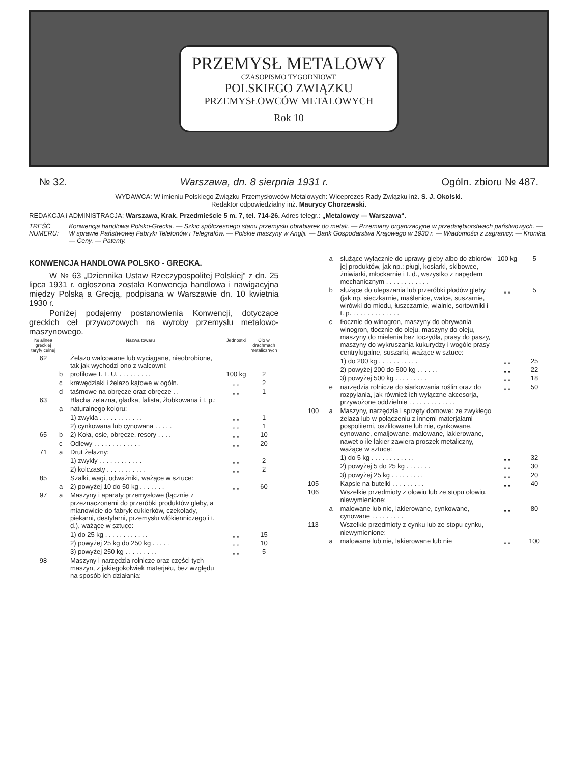PRZEMYSŁ METALOWY
CZASOPISMO TYGODNIOWE
POLSKIEGO ZWIĄZKU
PRZEMYSŁOWCÓW METALOWYCH
Rok 10
№ 32. Warszawa, dn. 8 sierpnia 1931 r. Ogóln. zbioru № 487.
WYDAWCA: W imieniu Polskiego Związku Przemysłowców Metalowych: Wiceprezes Rady Związku inż. S. J. Okolski.
Redaktor odpowiedzialny inż. Maurycy Chorzewski.
REDAKCJA i ADMINISTRACJA: Warszawa, Krak. Przedmieście 5 m. 7, tel. 714-26. Adres telegr.: „Metalowcy — Warszawa“.
TREŚĆ NUMERU: Konwencja handlowa Polsko-Grecka. — Szkic spółczesnego stanu przemysłu obrabiarek do metali. — Przemiany organizacyjne w przedsiębiorstwach państwowych. — W sprawie Państwowej Fabryki Telefonów i Telegrafów. — Polskie maszyny w Anglji. — Bank Gospodarstwa Krajowego w 1930 r. — Wiadomości z zagranicy. — Kronika. — Ceny. — Patenty.
KONWENCJA HANDLOWA POLSKO - GRECKA.
W № 63 „Dziennika Ustaw Rzeczypospolitej Polskiej“ z dn. 25 lipca 1931 r. ogłoszona została Konwencja handlowa i nawigacyjna między Polską a Grecją, podpisana w Warszawie dn. 10 kwietnia 1930 r.
Poniżej podajemy postanowienia Konwencji, dotyczące greckich ceł przywozowych na wyroby przemysłu metalowo-maszynowego.
| № alinea greckiej taryfy celnej | Nazwa towaru | | Jednostki | Cło w drachmach metalicznych |
| --- | --- | --- | --- | --- |
| 62 | | Żelazo walcowane lub wyciągane, nieobrobione, tak jak wychodzi ono z walcowni: | | |
| | b | profilowe I. T. U. . . . . . . . . . | 100 kg | 2 |
| | c | krawędziaki i żelazo kątowe w ogóln. | „ „ | 2 |
| | d | taśmowe na obręcze oraz obręcze . . | „ „ | 1 |
| 63 | | Blacha żelazna, gładka, falista, żłobkowana i t. p.: | | |
| | a | naturalnego koloru: | | |
| | | 1) zwykła . . . . . . . . . . . . | „ „ | 1 |
| | | 2) cynkowana lub cynowana . . . . . | „ „ | 1 |
| 65 | b | 2) Koła, osie, obręcze, resory . . . . | „ „ | 10 |
| | c | Odlewy . . . . . . . . . . . . . | „ „ | 20 |
| 71 | a | Drut żelazny: | | |
| | | 1) zwykły . . . . . . . . . . . . | „ „ | 2 |
| | | 2) kolczasty . . . . . . . . . . . | „ „ | 2 |
| 85 | | Szalki, wagi, odważniki, ważące w sztuce: | | |
| | a | 2) powyżej 10 do 50 kg . . . . . . . | „ „ | 60 |
| 97 | a | Maszyny i aparaty przemysłowe (łącznie z przeznaczonemi do przeróbki produktów gleby, a mianowicie do fabryk cukierków, czekolady, piekarni, destylarni, przemysłu włókienniczego i t. d.), ważące w sztuce: | | |
| | | 1) do 25 kg . . . . . . . . . . . . | „ „ | 15 |
| | | 2) powyżej 25 kg do 250 kg . . . . . | „ „ | 10 |
| | | 3) powyżej 250 kg . . . . . . . . . | „ „ | 5 |
| 98 | | Maszyny i narzędzia rolnicze oraz części tych maszyn, z jakiegokolwiek materjału, bez względu na sposób ich działania: | | |
| | a | służące wyłącznie do uprawy gleby albo do zbiorów jej produktów, jak np.: pługi, kosiarki, skibowce, żniwiarki, młockarnie i t. d., wszystko z napędem mechanicznym . . . . . . . . . . . . | 100 kg | 5 |
| | b | służące do ulepszania lub przeróbki płodów gleby (jak np. sieczkarnie, maślenice, walce, suszarnie, wirówki do miodu, łuszczarnie, wialnie, sortowniki i t. p. . . . . . . . . . . . . . | „ „ | 5 |
| | c | tłocznie do winogron, maszyny do obrywania winogron, tłocznie do oleju, maszyny do oleju, maszyny do mielenia bez toczydła, prasy do paszy, maszyny do wykruszania kukurydzy i wogóle prasy centryfugalne, suszarki, ważące w sztuce: | | |
| | | 1) do 200 kg . . . . . . . . . . . | „ „ | 25 |
| | | 2) powyżej 200 do 500 kg . . . . . . | „ „ | 22 |
| | | 3) powyżej 500 kg . . . . . . . . . | „ „ | 18 |
| | e | narzędzia rolnicze do siarkowania roślin oraz do rozpylania, jak również ich wyłączne akcesorja, przywożone oddzielnie . . . . . . . . . . . . . | „ „ | 50 |
| 100 | a | Maszyny, narzędzia i sprzęty domowe: ze zwykłego żelaza lub w połączeniu z innemi materjałami pospolitemi, oszlifowane lub nie, cynkowane, cynowane, emaljowane, malowane, lakierowane, nawet o ile lakier zawiera proszek metaliczny, ważące w sztuce: | | |
| | | 1) do 5 kg . . . . . . . . . . . . | „ „ | 32 |
| | | 2) powyżej 5 do 25 kg . . . . . . . | „ „ | 30 |
| | | 3) powyżej 25 kg . . . . . . . . . | „ „ | 20 |
| 105 | | Kapsle na butelki . . . . . . . . . | „ „ | 40 |
| 106 | | Wszelkie przedmioty z ołowiu lub ze stopu ołowiu, niewymienione: | | |
| | a | malowane lub nie, lakierowane, cynkowane, cynowane . . . . . . . . . | „ „ | 80 |
| 113 | | Wszelkie przedmioty z cynku lub ze stopu cynku, niewymienione: | | |
| | a | malowane lub nie, lakierowane lub nie | „ „ | 100 |